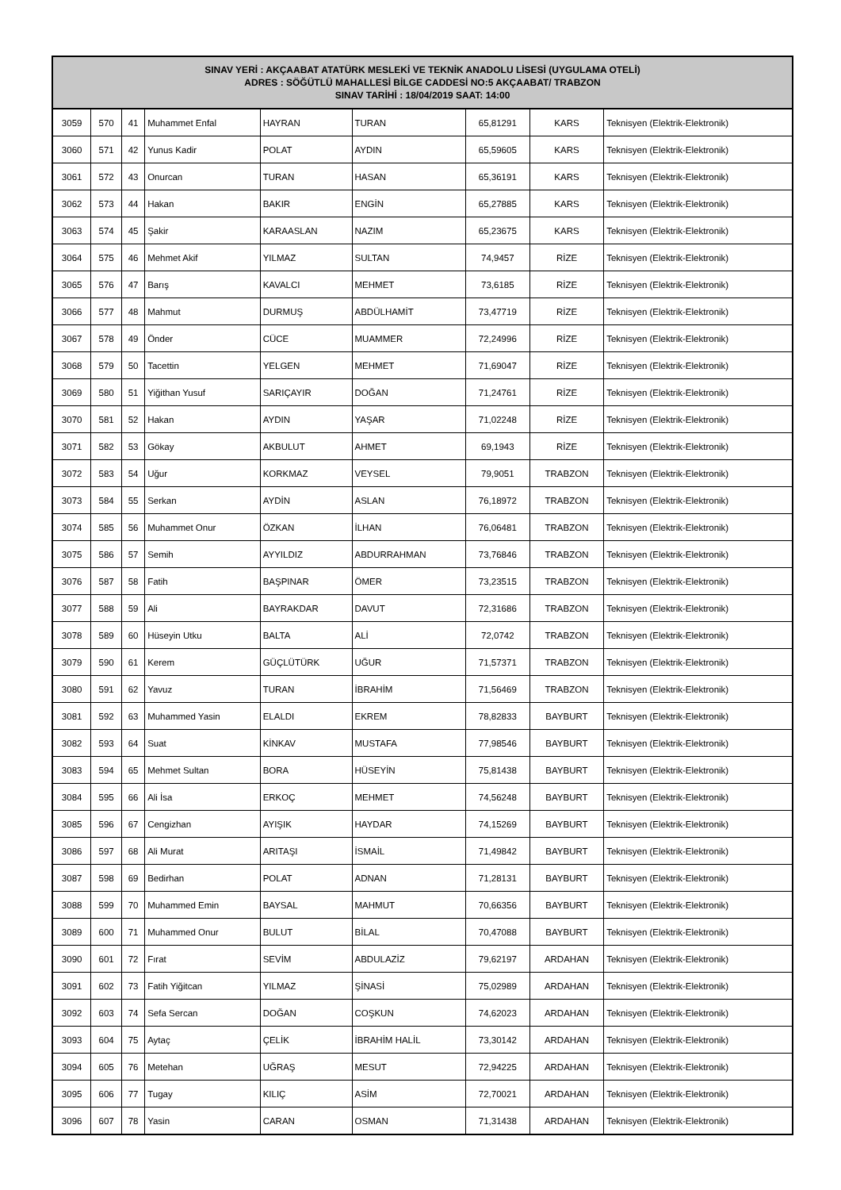| SINAV YERİ : AKÇAABAT ATATÜRK MESLEKİ VE TEKNİK ANADOLU LİSESİ (UYGULAMA OTELİ) ADRES : SÖĞÜTLÜ MAHALLESİ BİLGE CADDESİ NO:5 AKÇAABAT/ TRABZON SINAV TARİHİ : 18/04/2019 SAAT: 14:00 | | | | | | | | |
| --- | --- | --- | --- | --- | --- | --- | --- | --- |
| 3059 | 570 | 41 | Muhammet Enfal | HAYRAN | TURAN | 65,81291 | KARS | Teknisyen (Elektrik-Elektronik) |
| 3060 | 571 | 42 | Yunus Kadir | POLAT | AYDIN | 65,59605 | KARS | Teknisyen (Elektrik-Elektronik) |
| 3061 | 572 | 43 | Onurcan | TURAN | HASAN | 65,36191 | KARS | Teknisyen (Elektrik-Elektronik) |
| 3062 | 573 | 44 | Hakan | BAKIR | ENGİN | 65,27885 | KARS | Teknisyen (Elektrik-Elektronik) |
| 3063 | 574 | 45 | Şakir | KARAASLAN | NAZIM | 65,23675 | KARS | Teknisyen (Elektrik-Elektronik) |
| 3064 | 575 | 46 | Mehmet Akif | YILMAZ | SULTAN | 74,9457 | RİZE | Teknisyen (Elektrik-Elektronik) |
| 3065 | 576 | 47 | Barış | KAVALCI | MEHMET | 73,6185 | RİZE | Teknisyen (Elektrik-Elektronik) |
| 3066 | 577 | 48 | Mahmut | DURMUŞ | ABDÜLHAMİT | 73,47719 | RİZE | Teknisyen (Elektrik-Elektronik) |
| 3067 | 578 | 49 | Önder | CÜCE | MUAMMER | 72,24996 | RİZE | Teknisyen (Elektrik-Elektronik) |
| 3068 | 579 | 50 | Tacettin | YELGEN | MEHMET | 71,69047 | RİZE | Teknisyen (Elektrik-Elektronik) |
| 3069 | 580 | 51 | Yiğithan Yusuf | SARIÇAYIR | DOĞAN | 71,24761 | RİZE | Teknisyen (Elektrik-Elektronik) |
| 3070 | 581 | 52 | Hakan | AYDIN | YAŞAR | 71,02248 | RİZE | Teknisyen (Elektrik-Elektronik) |
| 3071 | 582 | 53 | Gökay | AKBULUT | AHMET | 69,1943 | RİZE | Teknisyen (Elektrik-Elektronik) |
| 3072 | 583 | 54 | Uğur | KORKMAZ | VEYSEL | 79,9051 | TRABZON | Teknisyen (Elektrik-Elektronik) |
| 3073 | 584 | 55 | Serkan | AYDİN | ASLAN | 76,18972 | TRABZON | Teknisyen (Elektrik-Elektronik) |
| 3074 | 585 | 56 | Muhammet Onur | ÖZKAN | İLHAN | 76,06481 | TRABZON | Teknisyen (Elektrik-Elektronik) |
| 3075 | 586 | 57 | Semih | AYYILDIZ | ABDURRAHMAN | 73,76846 | TRABZON | Teknisyen (Elektrik-Elektronik) |
| 3076 | 587 | 58 | Fatih | BAŞPINAR | ÖMER | 73,23515 | TRABZON | Teknisyen (Elektrik-Elektronik) |
| 3077 | 588 | 59 | Ali | BAYRAKDAR | DAVUT | 72,31686 | TRABZON | Teknisyen (Elektrik-Elektronik) |
| 3078 | 589 | 60 | Hüseyin Utku | BALTA | ALİ | 72,0742 | TRABZON | Teknisyen (Elektrik-Elektronik) |
| 3079 | 590 | 61 | Kerem | GÜÇLÜTÜRK | UĞUR | 71,57371 | TRABZON | Teknisyen (Elektrik-Elektronik) |
| 3080 | 591 | 62 | Yavuz | TURAN | İBRAHİM | 71,56469 | TRABZON | Teknisyen (Elektrik-Elektronik) |
| 3081 | 592 | 63 | Muhammed Yasin | ELALDI | EKREM | 78,82833 | BAYBURT | Teknisyen (Elektrik-Elektronik) |
| 3082 | 593 | 64 | Suat | KİNKAV | MUSTAFA | 77,98546 | BAYBURT | Teknisyen (Elektrik-Elektronik) |
| 3083 | 594 | 65 | Mehmet Sultan | BORA | HÜSEYİN | 75,81438 | BAYBURT | Teknisyen (Elektrik-Elektronik) |
| 3084 | 595 | 66 | Ali İsa | ERKOÇ | MEHMET | 74,56248 | BAYBURT | Teknisyen (Elektrik-Elektronik) |
| 3085 | 596 | 67 | Cengizhan | AYIŞIK | HAYDAR | 74,15269 | BAYBURT | Teknisyen (Elektrik-Elektronik) |
| 3086 | 597 | 68 | Ali Murat | ARITAŞI | İSMAİL | 71,49842 | BAYBURT | Teknisyen (Elektrik-Elektronik) |
| 3087 | 598 | 69 | Bedirhan | POLAT | ADNAN | 71,28131 | BAYBURT | Teknisyen (Elektrik-Elektronik) |
| 3088 | 599 | 70 | Muhammed Emin | BAYSAL | MAHMUT | 70,66356 | BAYBURT | Teknisyen (Elektrik-Elektronik) |
| 3089 | 600 | 71 | Muhammed Onur | BULUT | BİLAL | 70,47088 | BAYBURT | Teknisyen (Elektrik-Elektronik) |
| 3090 | 601 | 72 | Fırat | SEVİM | ABDULAZİZ | 79,62197 | ARDAHAN | Teknisyen (Elektrik-Elektronik) |
| 3091 | 602 | 73 | Fatih Yiğitcan | YILMAZ | ŞİNASİ | 75,02989 | ARDAHAN | Teknisyen (Elektrik-Elektronik) |
| 3092 | 603 | 74 | Sefa Sercan | DOĞAN | COŞKUN | 74,62023 | ARDAHAN | Teknisyen (Elektrik-Elektronik) |
| 3093 | 604 | 75 | Aytaç | ÇELİK | İBRAHİM HALİL | 73,30142 | ARDAHAN | Teknisyen (Elektrik-Elektronik) |
| 3094 | 605 | 76 | Metehan | UĞRAŞ | MESUT | 72,94225 | ARDAHAN | Teknisyen (Elektrik-Elektronik) |
| 3095 | 606 | 77 | Tugay | KILIÇ | ASİM | 72,70021 | ARDAHAN | Teknisyen (Elektrik-Elektronik) |
| 3096 | 607 | 78 | Yasin | CARAN | OSMAN | 71,31438 | ARDAHAN | Teknisyen (Elektrik-Elektronik) |